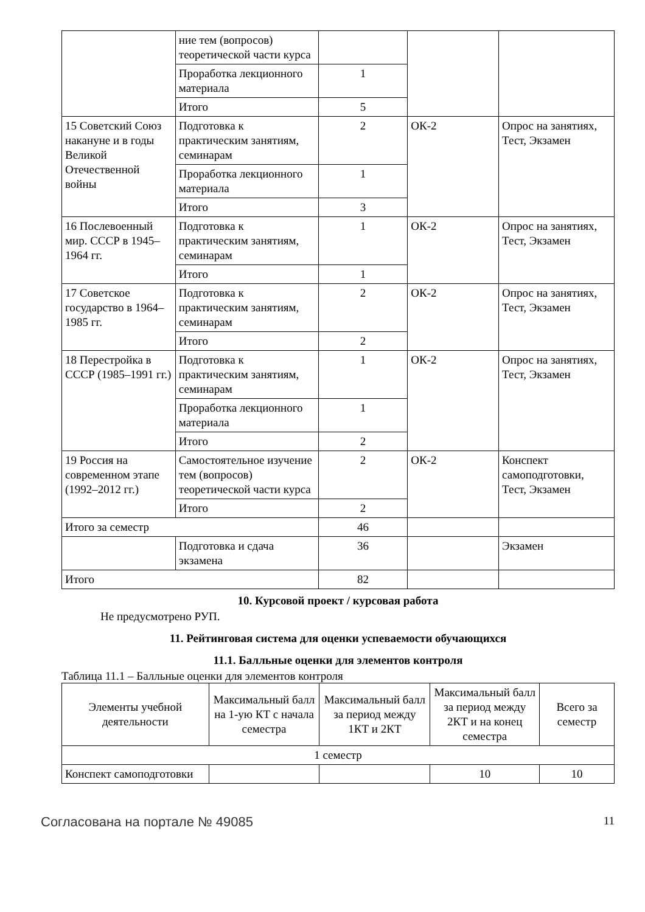| | ние тем (вопросов) теоретической части курса | | | |
| | Проработка лекционного материала | 1 | | |
| | Итого | 5 | | |
| 15 Советский Союз накануне и в годы Великой Отечественной войны | Подготовка к практическим занятиям, семинарам | 2 | ОК-2 | Опрос на занятиях, Тест, Экзамен |
| | Проработка лекционного материала | 1 | | |
| | Итого | 3 | | |
| 16 Послевоенный мир. СССР в 1945–1964 гг. | Подготовка к практическим занятиям, семинарам | 1 | ОК-2 | Опрос на занятиях, Тест, Экзамен |
| | Итого | 1 | | |
| 17 Советское государство в 1964–1985 гг. | Подготовка к практическим занятиям, семинарам | 2 | ОК-2 | Опрос на занятиях, Тест, Экзамен |
| | Итого | 2 | | |
| 18 Перестройка в СССР (1985–1991 гг.) | Подготовка к практическим занятиям, семинарам | 1 | ОК-2 | Опрос на занятиях, Тест, Экзамен |
| | Проработка лекционного материала | 1 | | |
| | Итого | 2 | | |
| 19 Россия на современном этапе (1992–2012 гг.) | Самостоятельное изучение тем (вопросов) теоретической части курса | 2 | ОК-2 | Конспект самоподготовки, Тест, Экзамен |
| | Итого | 2 | | |
| Итого за семестр | | 46 | | |
| | Подготовка и сдача экзамена | 36 | | Экзамен |
| Итого | | 82 | | |
10. Курсовой проект / курсовая работа
Не предусмотрено РУП.
11. Рейтинговая система для оценки успеваемости обучающихся
11.1. Балльные оценки для элементов контроля
Таблица 11.1 – Балльные оценки для элементов контроля
| Элементы учебной деятельности | Максимальный балл на 1-ую КТ с начала семестра | Максимальный балл за период между 1КТ и 2КТ | Максимальный балл за период между 2КТ и на конец семестра | Всего за семестр |
| --- | --- | --- | --- | --- |
| 1 семестр | | | | |
| Конспект самоподготовки | | | 10 | 10 |
Согласована на портале № 49085 11